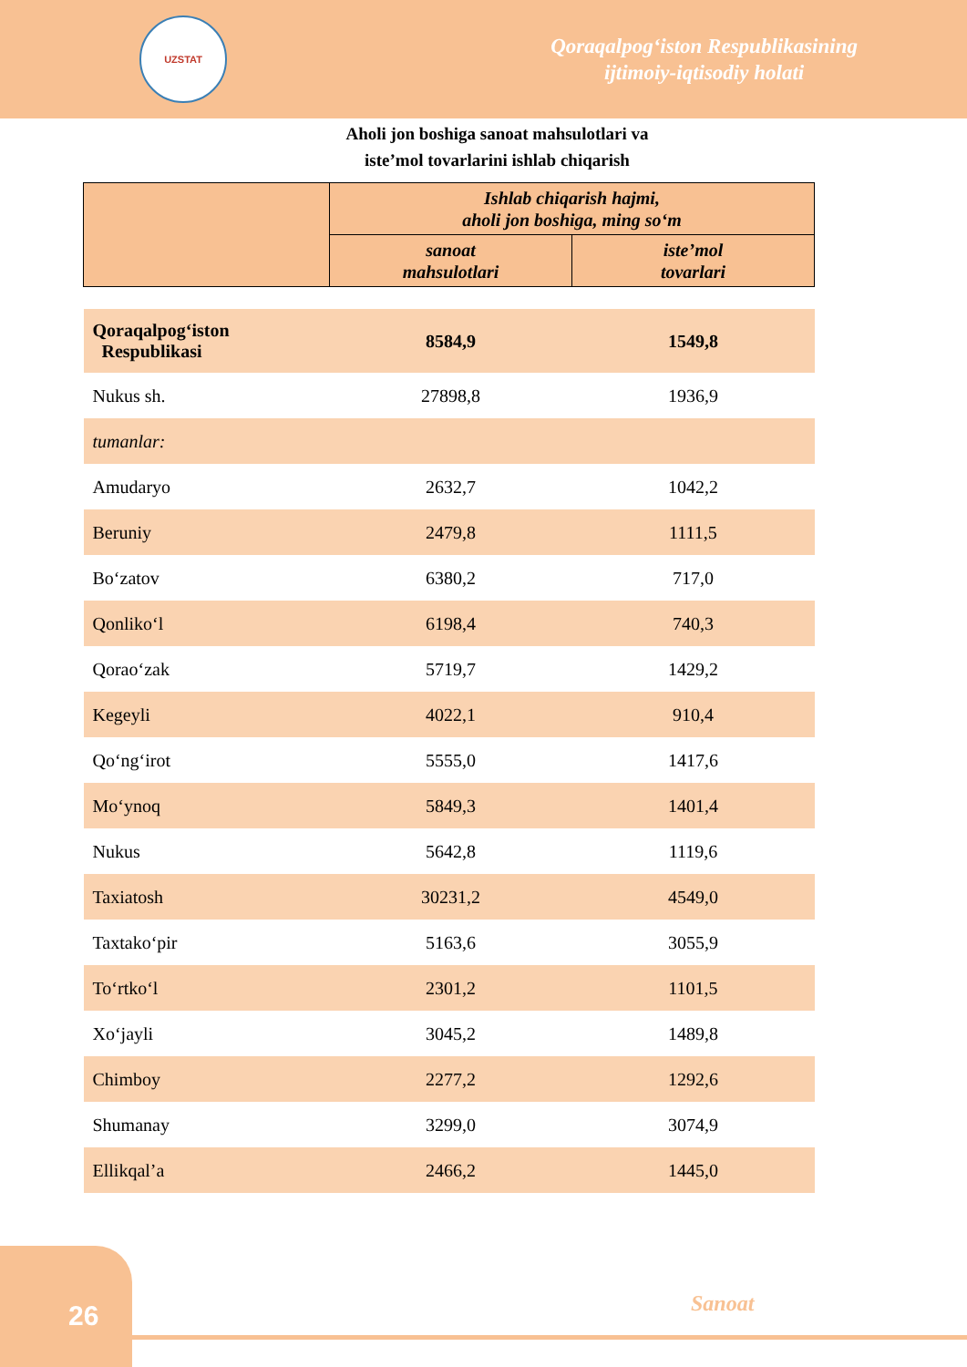UZSTAT
Qoraqalpog‘iston Respublikasining
ijtimoiy-iqtisodiy holati
Aholi jon boshiga sanoat mahsulotlari va
iste’mol tovarlarini ishlab chiqarish
| | Ishlab chiqarish hajmi, aholi jon boshiga, ming so‘m | |
| --- | --- | --- |
| | sanoat mahsulotlari | iste’mol tovarlari |
| Qoraqalpog‘iston Respublikasi | 8584,9 | 1549,8 |
| Nukus sh. | 27898,8 | 1936,9 |
| tumanlar: | | |
| Amudaryo | 2632,7 | 1042,2 |
| Beruniy | 2479,8 | 1111,5 |
| Bo‘zatov | 6380,2 | 717,0 |
| Qonliko‘l | 6198,4 | 740,3 |
| Qorao‘zak | 5719,7 | 1429,2 |
| Kegeyli | 4022,1 | 910,4 |
| Qo‘ng‘irot | 5555,0 | 1417,6 |
| Mo‘ynoq | 5849,3 | 1401,4 |
| Nukus | 5642,8 | 1119,6 |
| Taxiatosh | 30231,2 | 4549,0 |
| Taxtako‘pir | 5163,6 | 3055,9 |
| To‘rtko‘l | 2301,2 | 1101,5 |
| Xo‘jayli | 3045,2 | 1489,8 |
| Chimboy | 2277,2 | 1292,6 |
| Shumanay | 3299,0 | 3074,9 |
| Ellikqal’a | 2466,2 | 1445,0 |
26
Sanoat